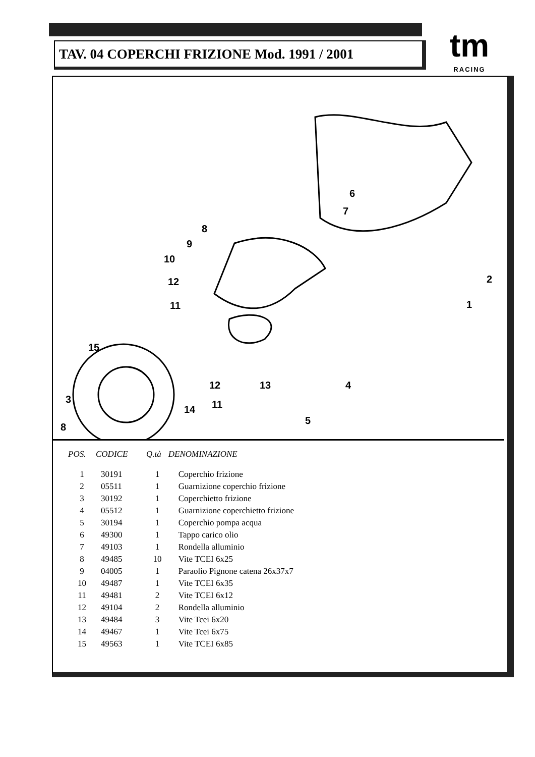TAV. 04 COPERCHI FRIZIONE Mod. 1991 / 2001
tm
RACING
6
7
8
9
10
12
11
2
1
15
4
5
3
12 13
14 11
8
| POS. | CODICE | Q.tà | DENOMINAZIONE |
| --- | --- | --- | --- |
| 1 | 30191 | 1 | Coperchio frizione |
| 2 | 05511 | 1 | Guarnizione coperchio frizione |
| 3 | 30192 | 1 | Coperchietto frizione |
| 4 | 05512 | 1 | Guarnizione coperchietto frizione |
| 5 | 30194 | 1 | Coperchio pompa acqua |
| 6 | 49300 | 1 | Tappo carico olio |
| 7 | 49103 | 1 | Rondella alluminio |
| 8 | 49485 | 10 | Vite TCEI 6x25 |
| 9 | 04005 | 1 | Paraolio Pignone catena 26x37x7 |
| 10 | 49487 | 1 | Vite TCEI 6x35 |
| 11 | 49481 | 2 | Vite TCEI 6x12 |
| 12 | 49104 | 2 | Rondella alluminio |
| 13 | 49484 | 3 | Vite Tcei 6x20 |
| 14 | 49467 | 1 | Vite Tcei 6x75 |
| 15 | 49563 | 1 | Vite TCEI 6x85 |